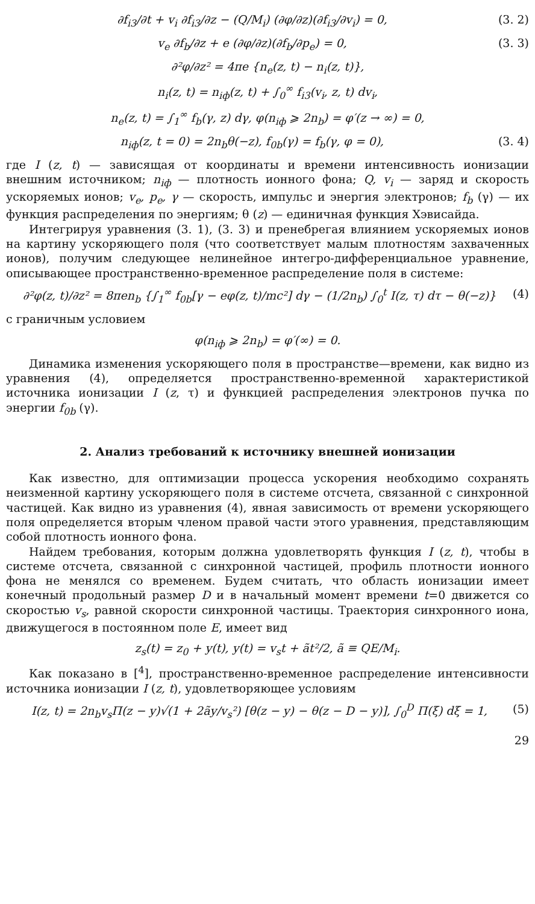∂f<sub>i3</sub>/∂t + v<sub>i</sub> ∂f<sub>i3</sub>/∂z − (Q/M<sub>i</sub>) (∂φ/∂z)(∂f<sub>i3</sub>/∂v<sub>i</sub>) = 0, (3. 2)
v<sub>e</sub> ∂f<sub>b</sub>/∂z + e (∂φ/∂z)(∂f<sub>b</sub>/∂p<sub>e</sub>) = 0, (3. 3)
∂²φ/∂z² = 4πe {n<sub>e</sub>(z, t) − n<sub>i</sub>(z, t)},
n<sub>i</sub>(z, t) = n<sub>iф</sub>(z, t) + ∫<sub>0</sub><sup>∞</sup> f<sub>i3</sub>(v<sub>i</sub>, z, t) dv<sub>i</sub>,
n<sub>e</sub>(z, t) = ∫<sub>1</sub><sup>∞</sup> f<sub>b</sub>(γ, z) dγ, φ(n<sub>iф</sub> ⩾ 2n<sub>b</sub>) = φ′(z → ∞) = 0,
n<sub>iф</sub>(z, t = 0) = 2n<sub>b</sub>θ(−z), f<sub>0b</sub>(γ) = f<sub>b</sub>(γ, φ = 0), (3. 4)
где I (z, t) — зависящая от координаты и времени интенсивность ионизации внешним источником; n<sub>iф</sub> — плотность ионного фона; Q, v<sub>i</sub> — заряд и скорость ускоряемых ионов; v<sub>e</sub>, p<sub>e</sub>, γ — скорость, импульс и энергия электронов; f<sub>b</sub> (γ) — их функция распределения по энергиям; θ (z) — единичная функция Хэвисайда.
Интегрируя уравнения (3. 1), (3. 3) и пренебрегая влиянием ускоряемых ионов на картину ускоряющего поля (что соответствует малым плотностям захваченных ионов), получим следующее нелинейное интегро-дифференциальное уравнение, описывающее пространственно-временное распределение поля в системе:
∂²φ(z, t)/∂z² = 8πen<sub>b</sub> {∫<sub>1</sub><sup>∞</sup> f<sub>0b</sub>[γ − eφ(z, t)/mc²] dγ − (1/2n<sub>b</sub>) ∫<sub>0</sub><sup>t</sup> I(z, τ) dτ − θ(−z)} (4)
с граничным условием
φ(n<sub>iф</sub> ⩾ 2n<sub>b</sub>) = φ′(∞) = 0.
Динамика изменения ускоряющего поля в пространстве—времени, как видно из уравнения (4), определяется пространственно-временной характеристикой источника ионизации I (z, τ) и функцией распределения электронов пучка по энергии f<sub>0b</sub> (γ).
2. Анализ требований к источнику внешней ионизации
Как известно, для оптимизации процесса ускорения необходимо сохранять неизменной картину ускоряющего поля в системе отсчета, связанной с синхронной частицей. Как видно из уравнения (4), явная зависимость от времени ускоряющего поля определяется вторым членом правой части этого уравнения, представляющим собой плотность ионного фона.
Найдем требования, которым должна удовлетворять функция I (z, t), чтобы в системе отсчета, связанной с синхронной частицей, профиль плотности ионного фона не менялся со временем. Будем считать, что область ионизации имеет конечный продольный размер D и в начальный момент времени t=0 движется со скоростью v<sub>s</sub>, равной скорости синхронной частицы. Траектория синхронного иона, движущегося в постоянном поле E, имеет вид
z<sub>s</sub>(t) = z<sub>0</sub> + y(t), y(t) = v<sub>s</sub>t + ãt²/2, ã ≡ QE/M<sub>i</sub>.
Как показано в [<sup>4</sup>], пространственно-временное распределение интенсивности источника ионизации I (z, t), удовлетворяющее условиям
I(z, t) = 2n<sub>b</sub>v<sub>s</sub>Π(z − y)√(1 + 2ãy/v<sub>s</sub>²) [θ(z − y) − θ(z − D − y)], ∫<sub>0</sub><sup>D</sup> Π(ξ) dξ = 1, (5)
29